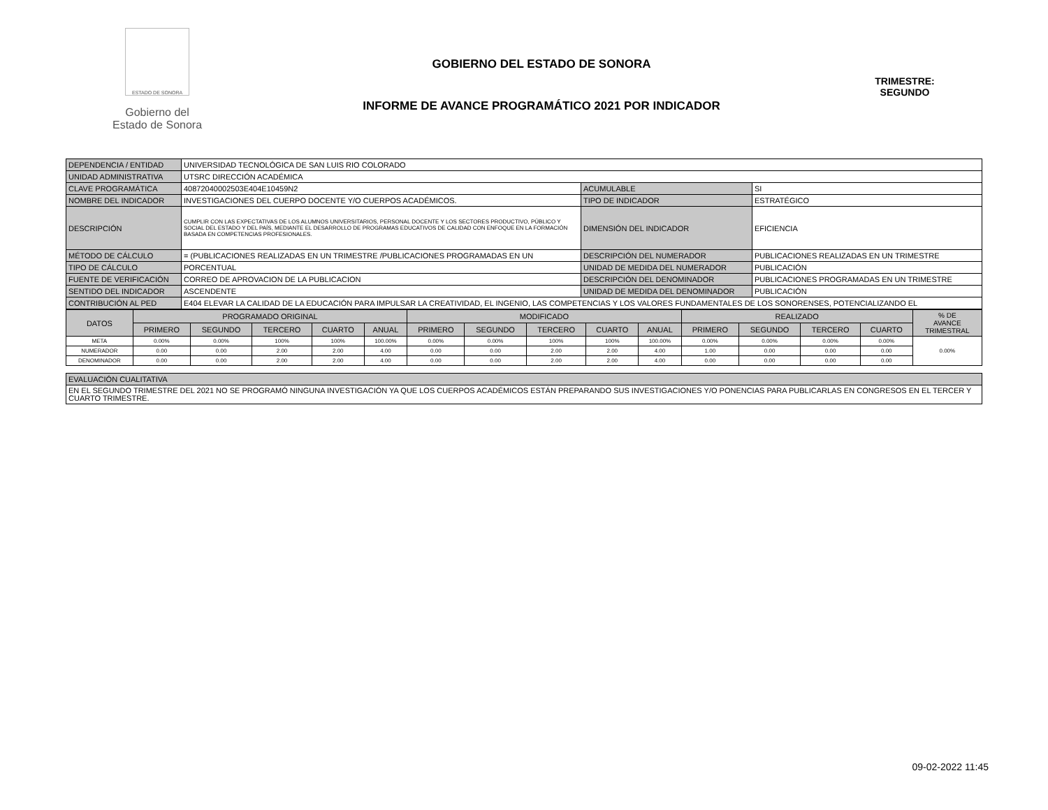ESTADO DE SONORA
Gobierno del
Estado de Sonora
GOBIERNO DEL ESTADO DE SONORA
INFORME DE AVANCE PROGRAMÁTICO 2021 POR INDICADOR
TRIMESTRE:
SEGUNDO
| DEPENDENCIA / ENTIDAD | UNIVERSIDAD TECNOLÓGICA DE SAN LUIS RIO COLORADO | | |
| UNIDAD ADMINISTRATIVA | UTSRC DIRECCIÓN ACADÉMICA | | |
| CLAVE PROGRAMÁTICA | 40872040002503E404E10459N2 | ACUMULABLE | SI |
| NOMBRE DEL INDICADOR | INVESTIGACIONES DEL CUERPO DOCENTE Y/O CUERPOS ACADÉMICOS. | TIPO DE INDICADOR | ESTRATÉGICO |
| DESCRIPCIÓN | CUMPLIR CON LAS EXPECTATIVAS DE LOS ALUMNOS UNIVERSITARIOS, PERSONAL DOCENTE Y LOS SECTORES PRODUCTIVO, PÚBLICO Y SOCIAL DEL ESTADO Y DEL PAÍS, MEDIANTE EL DESARROLLO DE PROGRAMAS EDUCATIVOS DE CALIDAD CON ENFOQUE EN LA FORMACIÓN BASADA EN COMPETENCIAS PROFESIONALES. | DIMENSIÓN DEL INDICADOR | EFICIENCIA |
| MÉTODO DE CÁLCULO | = (PUBLICACIONES REALIZADAS EN UN TRIMESTRE /PUBLICACIONES PROGRAMADAS EN UN | DESCRIPCIÓN DEL NUMERADOR | PUBLICACIONES REALIZADAS EN UN TRIMESTRE |
| TIPO DE CÁLCULO | PORCENTUAL | UNIDAD DE MEDIDA DEL NUMERADOR | PUBLICACIÓN |
| FUENTE DE VERIFICACIÓN | CORREO DE APROVACION DE LA PUBLICACION | DESCRIPCIÓN DEL DENOMINADOR | PUBLICACIONES PROGRAMADAS EN UN TRIMESTRE |
| SENTIDO DEL INDICADOR | ASCENDENTE | UNIDAD DE MEDIDA DEL DENOMINADOR | PUBLICACIÓN |
| CONTRIBUCIÓN AL PED | E404 ELEVAR LA CALIDAD DE LA EDUCACIÓN PARA IMPULSAR LA CREATIVIDAD, EL INGENIO, LAS COMPETENCIAS Y LOS VALORES FUNDAMENTALES DE LOS SONORENSES, POTENCIALIZANDO EL | | |
| DATOS | PROGRAMADO ORIGINAL | | | | | MODIFICADO | | | | | REALIZADO | | | | % DE AVANCE TRIMESTRAL |
| --- | --- | --- | --- | --- | --- | --- | --- | --- | --- | --- | --- | --- | --- | --- | --- |
| | PRIMERO | SEGUNDO | TERCERO | CUARTO | ANUAL | PRIMERO | SEGUNDO | TERCERO | CUARTO | ANUAL | PRIMERO | SEGUNDO | TERCERO | CUARTO | |
| META | 0.00% | 0.00% | 100% | 100% | 100.00% | 0.00% | 0.00% | 100% | 100% | 100.00% | 0.00% | 0.00% | 0.00% | 0.00% | 0.00% |
| NUMERADOR | 0.00 | 0.00 | 2.00 | 2.00 | 4.00 | 0.00 | 0.00 | 2.00 | 2.00 | 4.00 | 1.00 | 0.00 | 0.00 | 0.00 | |
| DENOMINADOR | 0.00 | 0.00 | 2.00 | 2.00 | 4.00 | 0.00 | 0.00 | 2.00 | 2.00 | 4.00 | 0.00 | 0.00 | 0.00 | 0.00 | |
| EVALUACIÓN CUALITATIVA |
| EN EL SEGUNDO TRIMESTRE DEL 2021 NO SE PROGRAMÓ NINGUNA INVESTIGACIÓN YA QUE LOS CUERPOS ACADÉMICOS ESTÁN PREPARANDO SUS INVESTIGACIONES Y/O PONENCIAS PARA PUBLICARLAS EN CONGRESOS EN EL TERCER Y CUARTO TRIMESTRE. |
09-02-2022 11:45